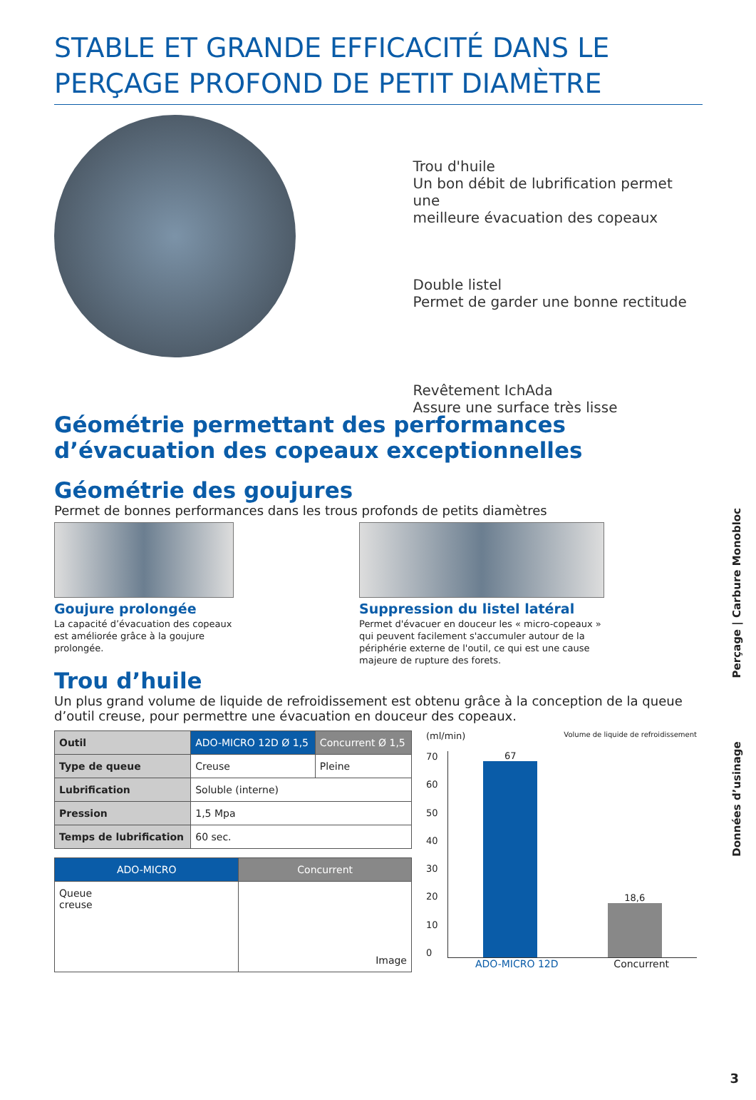STABLE ET GRANDE EFFICACITÉ DANS LE
PERÇAGE PROFOND DE PETIT DIAMÈTRE
Trou d'huile
Un bon débit de lubrification permet une
meilleure évacuation des copeaux
Double listel
Permet de garder une bonne rectitude
Revêtement IchAda
Assure une surface très lisse
Géométrie permettant des performances
d’évacuation des copeaux exceptionnelles
Géométrie des goujures
Permet de bonnes performances dans les trous profonds de petits diamètres
Goujure prolongée
La capacité d’évacuation des copeaux est améliorée grâce à la goujure prolongée.
Suppression du listel latéral
Permet d'évacuer en douceur les « micro-copeaux » qui peuvent facilement s'accumuler autour de la périphérie externe de l'outil, ce qui est une cause majeure de rupture des forets.
Trou d’huile
Un plus grand volume de liquide de refroidissement est obtenu grâce à la conception de la queue d’outil creuse, pour permettre une évacuation en douceur des copeaux.
| Outil | ADO-MICRO 12D Ø 1,5 | Concurrent Ø 1,5 |
| --- | --- | --- |
| Type de queue | Creuse | Pleine |
| Lubrification | Soluble (interne) | |
| Pression | 1,5 Mpa | |
| Temps de lubrification | 60 sec. | |
| ADO-MICRO | Concurrent |
| --- | --- |
| Queue creuse | Image |
(ml/min) Volume de liquide de refroidissement
70
60
50
40
30
20
10
0
67
18,6
ADO-MICRO 12D Concurrent
Données d’usinage Perçage | Carbure Monobloc
3